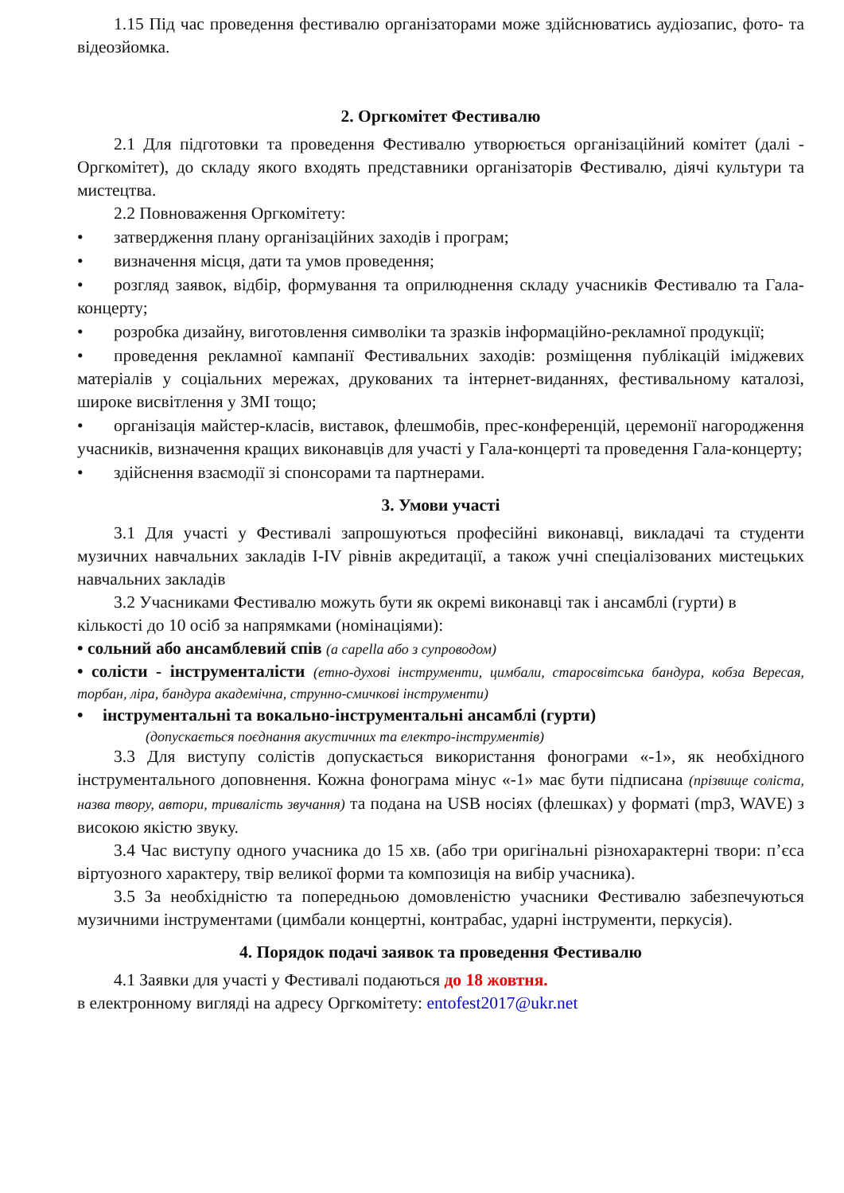1.15 Під час проведення фестивалю організаторами може здійснюватись аудіозапис, фото- та відеозйомка.
2. Оргкомітет Фестивалю
2.1 Для підготовки та проведення Фестивалю утворюється організаційний комітет (далі - Оргкомітет), до складу якого входять представники організаторів Фестивалю, діячі культури та мистецтва.
2.2 Повноваження Оргкомітету:
• затвердження плану організаційних заходів і програм;
• визначення місця, дати та умов проведення;
• розгляд заявок, відбір, формування та оприлюднення складу учасників Фестивалю та Гала-концерту;
• розробка дизайну, виготовлення символіки та зразків інформаційно-рекламної продукції;
• проведення рекламної кампанії Фестивальних заходів: розміщення публікацій іміджевих матеріалів у соціальних мережах, друкованих та інтернет-виданнях, фестивальному каталозі, широке висвітлення у ЗМІ тощо;
• організація майстер-класів, виставок, флешмобів, прес-конференцій, церемонії нагородження учасників, визначення кращих виконавців для участі у Гала-концерті та проведення Гала-концерту;
• здійснення взаємодії зі спонсорами та партнерами.
3. Умови участі
3.1 Для участі у Фестивалі запрошуються професійні виконавці, викладачі та студенти музичних навчальних закладів І-IV рівнів акредитації, а також учні спеціалізованих мистецьких навчальних закладів
3.2 Учасниками Фестивалю можуть бути як окремі виконавці так і ансамблі (гурти) в кількості до 10 осіб за напрямками (номінаціями):
• сольний або ансамблевий спів (а capella або з супроводом)
• солісти - інструменталісти (етно-духові інструменти, цимбали, старосвітська бандура, кобза Вересая, торбан, ліра, бандура академічна, струнно-смичкові інструменти)
• інструментальні та вокально-інструментальні ансамблі (гурти)
(допускається поєднання акустичних та електро-інструментів)
3.3 Для виступу солістів допускається використання фонограми «-1», як необхідного інструментального доповнення. Кожна фонограма мінус «-1» має бути підписана (прізвище соліста, назва твору, автори, тривалість звучання) та подана на USB носіях (флешках) у форматі (mp3, WAVE) з високою якістю звуку.
3.4 Час виступу одного учасника до 15 хв. (або три оригінальні різнохарактерні твори: п’єса віртуозного характеру, твір великої форми та композиція на вибір учасника).
3.5 За необхідністю та попередньою домовленістю учасники Фестивалю забезпечуються музичними інструментами (цимбали концертні, контрабас, ударні інструменти, перкусія).
4. Порядок подачі заявок та проведення Фестивалю
4.1 Заявки для участі у Фестивалі подаються до 18 жовтня.
в електронному вигляді на адресу Оргкомітету: entofest2017@ukr.net